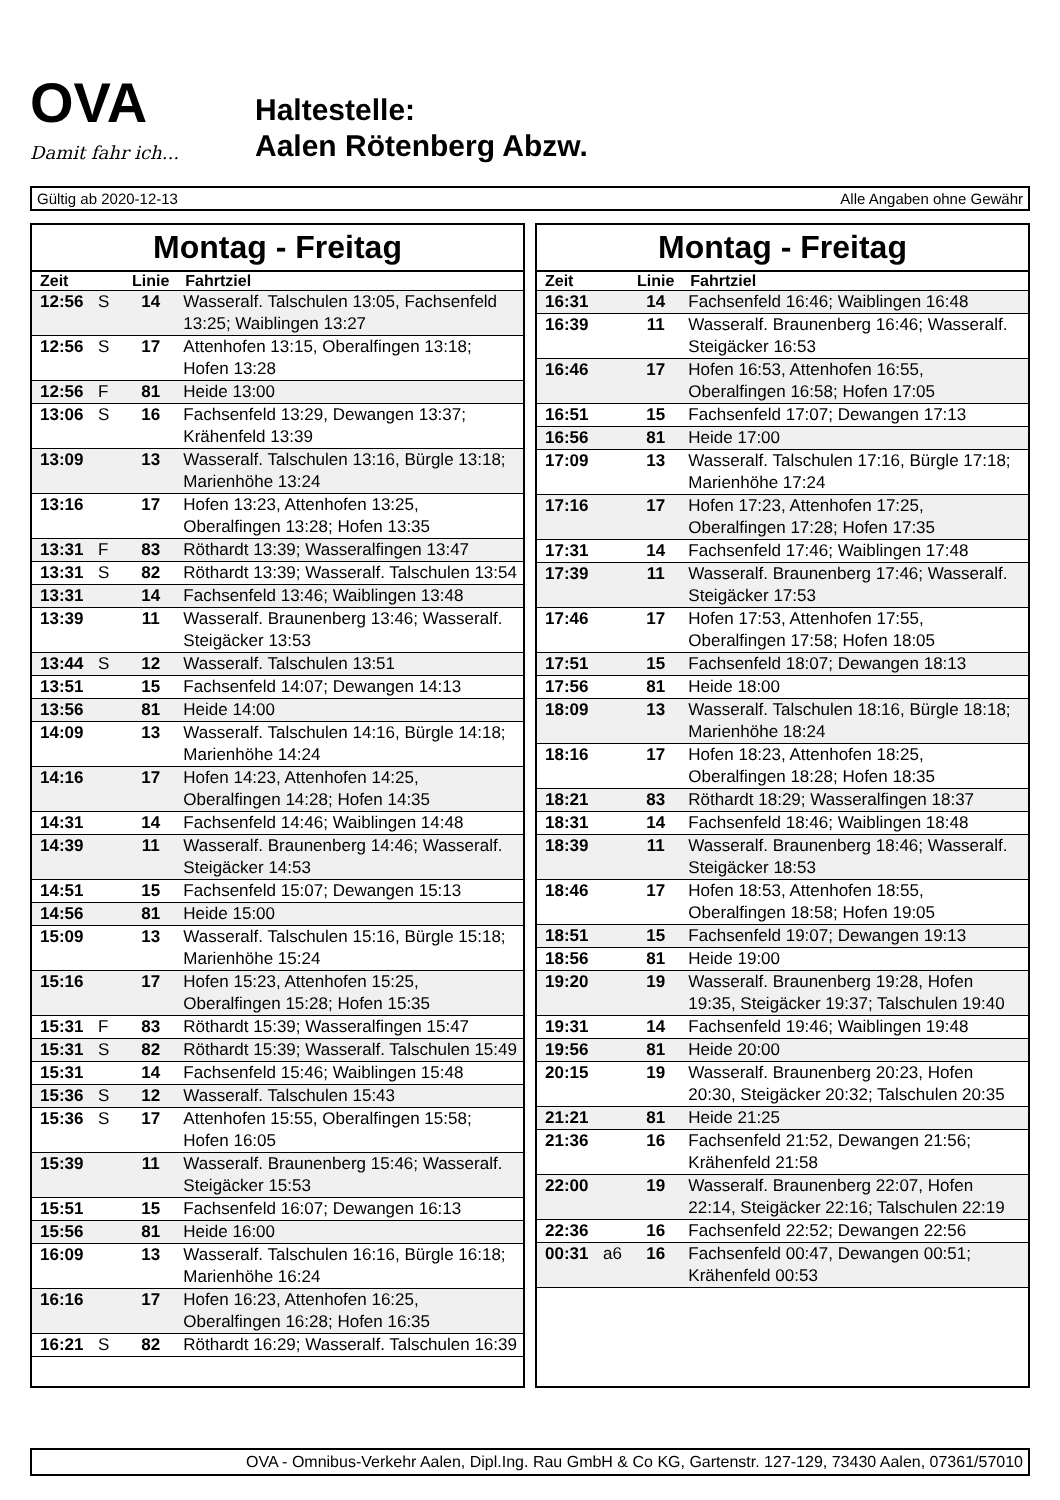OVA
Damit fahr ich...
Haltestelle:
Aalen Rötenberg Abzw.
Gültig ab 2020-12-13 Alle Angaben ohne Gewähr
Montag - Freitag
| Zeit | | Linie | Fahrtziel |
| --- | --- | --- | --- |
| 12:56 | S | 14 | Wasseralf. Talschulen 13:05, Fachsenfeld 13:25; Waiblingen 13:27 |
| 12:56 | S | 17 | Attenhofen 13:15, Oberalfingen 13:18; Hofen 13:28 |
| 12:56 | F | 81 | Heide 13:00 |
| 13:06 | S | 16 | Fachsenfeld 13:29, Dewangen 13:37; Krähenfeld 13:39 |
| 13:09 | | 13 | Wasseralf. Talschulen 13:16, Bürgle 13:18; Marienhöhe 13:24 |
| 13:16 | | 17 | Hofen 13:23, Attenhofen 13:25, Oberalfingen 13:28; Hofen 13:35 |
| 13:31 | F | 83 | Röthardt 13:39; Wasseralfingen 13:47 |
| 13:31 | S | 82 | Röthardt 13:39; Wasseralf. Talschulen 13:54 |
| 13:31 | | 14 | Fachsenfeld 13:46; Waiblingen 13:48 |
| 13:39 | | 11 | Wasseralf. Braunenberg 13:46; Wasseralf. Steigäcker 13:53 |
| 13:44 | S | 12 | Wasseralf. Talschulen 13:51 |
| 13:51 | | 15 | Fachsenfeld 14:07; Dewangen 14:13 |
| 13:56 | | 81 | Heide 14:00 |
| 14:09 | | 13 | Wasseralf. Talschulen 14:16, Bürgle 14:18; Marienhöhe 14:24 |
| 14:16 | | 17 | Hofen 14:23, Attenhofen 14:25, Oberalfingen 14:28; Hofen 14:35 |
| 14:31 | | 14 | Fachsenfeld 14:46; Waiblingen 14:48 |
| 14:39 | | 11 | Wasseralf. Braunenberg 14:46; Wasseralf. Steigäcker 14:53 |
| 14:51 | | 15 | Fachsenfeld 15:07; Dewangen 15:13 |
| 14:56 | | 81 | Heide 15:00 |
| 15:09 | | 13 | Wasseralf. Talschulen 15:16, Bürgle 15:18; Marienhöhe 15:24 |
| 15:16 | | 17 | Hofen 15:23, Attenhofen 15:25, Oberalfingen 15:28; Hofen 15:35 |
| 15:31 | F | 83 | Röthardt 15:39; Wasseralfingen 15:47 |
| 15:31 | S | 82 | Röthardt 15:39; Wasseralf. Talschulen 15:49 |
| 15:31 | | 14 | Fachsenfeld 15:46; Waiblingen 15:48 |
| 15:36 | S | 12 | Wasseralf. Talschulen 15:43 |
| 15:36 | S | 17 | Attenhofen 15:55, Oberalfingen 15:58; Hofen 16:05 |
| 15:39 | | 11 | Wasseralf. Braunenberg 15:46; Wasseralf. Steigäcker 15:53 |
| 15:51 | | 15 | Fachsenfeld 16:07; Dewangen 16:13 |
| 15:56 | | 81 | Heide 16:00 |
| 16:09 | | 13 | Wasseralf. Talschulen 16:16, Bürgle 16:18; Marienhöhe 16:24 |
| 16:16 | | 17 | Hofen 16:23, Attenhofen 16:25, Oberalfingen 16:28; Hofen 16:35 |
| 16:21 | S | 82 | Röthardt 16:29; Wasseralf. Talschulen 16:39 |
Montag - Freitag
| Zeit | | Linie | Fahrtziel |
| --- | --- | --- | --- |
| 16:31 | | 14 | Fachsenfeld 16:46; Waiblingen 16:48 |
| 16:39 | | 11 | Wasseralf. Braunenberg 16:46; Wasseralf. Steigäcker 16:53 |
| 16:46 | | 17 | Hofen 16:53, Attenhofen 16:55, Oberalfingen 16:58; Hofen 17:05 |
| 16:51 | | 15 | Fachsenfeld 17:07; Dewangen 17:13 |
| 16:56 | | 81 | Heide 17:00 |
| 17:09 | | 13 | Wasseralf. Talschulen 17:16, Bürgle 17:18; Marienhöhe 17:24 |
| 17:16 | | 17 | Hofen 17:23, Attenhofen 17:25, Oberalfingen 17:28; Hofen 17:35 |
| 17:31 | | 14 | Fachsenfeld 17:46; Waiblingen 17:48 |
| 17:39 | | 11 | Wasseralf. Braunenberg 17:46; Wasseralf. Steigäcker 17:53 |
| 17:46 | | 17 | Hofen 17:53, Attenhofen 17:55, Oberalfingen 17:58; Hofen 18:05 |
| 17:51 | | 15 | Fachsenfeld 18:07; Dewangen 18:13 |
| 17:56 | | 81 | Heide 18:00 |
| 18:09 | | 13 | Wasseralf. Talschulen 18:16, Bürgle 18:18; Marienhöhe 18:24 |
| 18:16 | | 17 | Hofen 18:23, Attenhofen 18:25, Oberalfingen 18:28; Hofen 18:35 |
| 18:21 | | 83 | Röthardt 18:29; Wasseralfingen 18:37 |
| 18:31 | | 14 | Fachsenfeld 18:46; Waiblingen 18:48 |
| 18:39 | | 11 | Wasseralf. Braunenberg 18:46; Wasseralf. Steigäcker 18:53 |
| 18:46 | | 17 | Hofen 18:53, Attenhofen 18:55, Oberalfingen 18:58; Hofen 19:05 |
| 18:51 | | 15 | Fachsenfeld 19:07; Dewangen 19:13 |
| 18:56 | | 81 | Heide 19:00 |
| 19:20 | | 19 | Wasseralf. Braunenberg 19:28, Hofen 19:35, Steigäcker 19:37; Talschulen 19:40 |
| 19:31 | | 14 | Fachsenfeld 19:46; Waiblingen 19:48 |
| 19:56 | | 81 | Heide 20:00 |
| 20:15 | | 19 | Wasseralf. Braunenberg 20:23, Hofen 20:30, Steigäcker 20:32; Talschulen 20:35 |
| 21:21 | | 81 | Heide 21:25 |
| 21:36 | | 16 | Fachsenfeld 21:52, Dewangen 21:56; Krähenfeld 21:58 |
| 22:00 | | 19 | Wasseralf. Braunenberg 22:07, Hofen 22:14, Steigäcker 22:16; Talschulen 22:19 |
| 22:36 | | 16 | Fachsenfeld 22:52; Dewangen 22:56 |
| 00:31 | a6 | 16 | Fachsenfeld 00:47, Dewangen 00:51; Krähenfeld 00:53 |
OVA - Omnibus-Verkehr Aalen, Dipl.Ing. Rau GmbH & Co KG, Gartenstr. 127-129, 73430 Aalen, 07361/57010